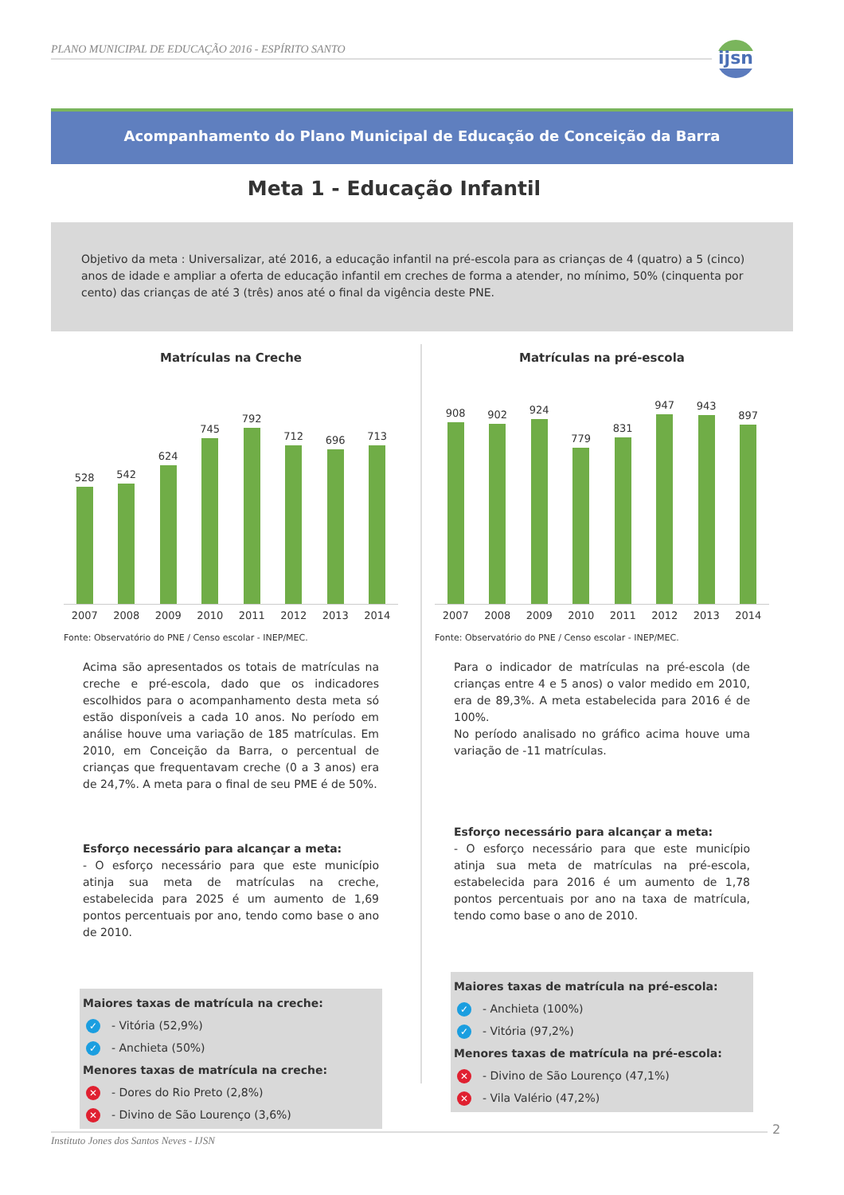PLANO MUNICIPAL DE EDUCAÇÃO 2016 - ESPÍRITO SANTO
ijsn
Acompanhamento do Plano Municipal de Educação de Conceição da Barra
Meta 1 - Educação Infantil
Objetivo da meta : Universalizar, até 2016, a educação infantil na pré-escola para as crianças de 4 (quatro) a 5 (cinco) anos de idade e ampliar a oferta de educação infantil em creches de forma a atender, no mínimo, 50% (cinquenta por cento) das crianças de até 3 (três) anos até o final da vigência deste PNE.
Matrículas na Creche
528
542
624
745
792
712
696
713
2007 2008 2009 2010 2011 2012 2013 2014
Fonte: Observatório do PNE / Censo escolar - INEP/MEC.
Acima são apresentados os totais de matrículas na creche e pré-escola, dado que os indicadores escolhidos para o acompanhamento desta meta só estão disponíveis a cada 10 anos. No período em análise houve uma variação de 185 matrículas. Em 2010, em Conceição da Barra, o percentual de crianças que frequentavam creche (0 a 3 anos) era de 24,7%. A meta para o final de seu PME é de 50%.
Esforço necessário para alcançar a meta:
- O esforço necessário para que este município atinja sua meta de matrículas na creche, estabelecida para 2025 é um aumento de 1,69 pontos percentuais por ano, tendo como base o ano de 2010.
Maiores taxas de matrícula na creche:
✓ - Vitória (52,9%)
✓ - Anchieta (50%)
Menores taxas de matrícula na creche:
✕ - Dores do Rio Preto (2,8%)
✕ - Divino de São Lourenço (3,6%)
Matrículas na pré-escola
908
902
924
779
831
947
943
897
2007 2008 2009 2010 2011 2012 2013 2014
Fonte: Observatório do PNE / Censo escolar - INEP/MEC.
Para o indicador de matrículas na pré-escola (de crianças entre 4 e 5 anos) o valor medido em 2010, era de 89,3%. A meta estabelecida para 2016 é de 100%.
No período analisado no gráfico acima houve uma variação de -11 matrículas.
Esforço necessário para alcançar a meta:
- O esforço necessário para que este município atinja sua meta de matrículas na pré-escola, estabelecida para 2016 é um aumento de 1,78 pontos percentuais por ano na taxa de matrícula, tendo como base o ano de 2010.
Maiores taxas de matrícula na pré-escola:
✓ - Anchieta (100%)
✓ - Vitória (97,2%)
Menores taxas de matrícula na pré-escola:
✕ - Divino de São Lourenço (47,1%)
✕ - Vila Valério (47,2%)
Instituto Jones dos Santos Neves - IJSN
2